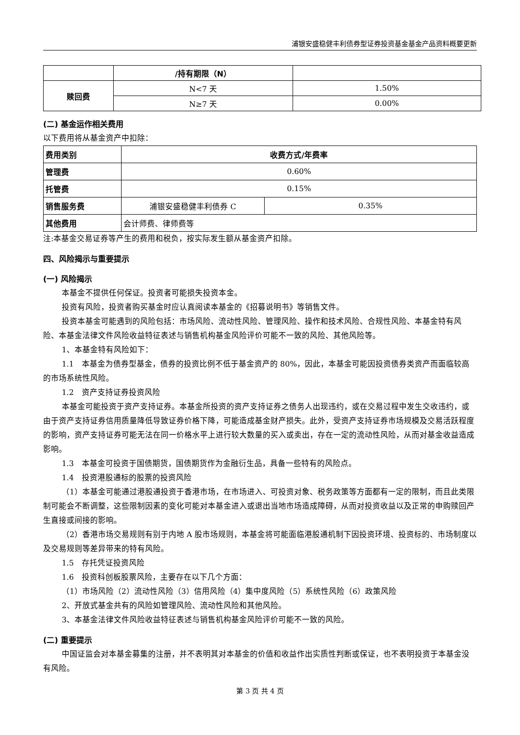浦银安盛稳健丰利债券型证券投资基金基金产品资料概要更新
| | /持有期限（N） | |
| 赎回费 | N<7 天 | 1.50% |
| | N≥7 天 | 0.00% |
(二) 基金运作相关费用
以下费用将从基金资产中扣除：
| 费用类别 | 收费方式/年费率 | |
| 管理费 | 0.60% | |
| 托管费 | 0.15% | |
| 销售服务费 | 浦银安盛稳健丰利债券 C | 0.35% |
| 其他费用 | 会计师费、律师费等 | |
注:本基金交易证券等产生的费用和税负，按实际发生额从基金资产扣除。
四、风险揭示与重要提示
(一) 风险揭示
本基金不提供任何保证。投资者可能损失投资本金。
投资有风险，投资者购买基金时应认真阅读本基金的《招募说明书》等销售文件。
投资本基金可能遇到的风险包括：市场风险、流动性风险、管理风险、操作和技术风险、合规性风险、本基金特有风险、本基金法律文件风险收益特征表述与销售机构基金风险评价可能不一致的风险、其他风险等。
1、本基金特有风险如下：
1.1　本基金为债券型基金，债券的投资比例不低于基金资产的 80%，因此，本基金可能因投资债券类资产而面临较高的市场系统性风险。
1.2　资产支持证券投资风险
本基金可能投资于资产支持证券。本基金所投资的资产支持证券之债务人出现违约，或在交易过程中发生交收违约，或由于资产支持证券信用质量降低导致证券价格下降，可能造成基金财产损失。此外，受资产支持证券市场规模及交易活跃程度的影响，资产支持证券可能无法在同一价格水平上进行较大数量的买入或卖出，存在一定的流动性风险，从而对基金收益造成影响。
1.3　本基金可投资于国债期货，国债期货作为金融衍生品，具备一些特有的风险点。
1.4　投资港股通标的股票的投资风险
（1）本基金可能通过港股通投资于香港市场，在市场进入、可投资对象、税务政策等方面都有一定的限制，而且此类限制可能会不断调整，这些限制因素的变化可能对本基金进入或退出当地市场造成障碍，从而对投资收益以及正常的申购赎回产生直接或间接的影响。
（2）香港市场交易规则有别于内地 A 股市场规则，本基金将可能面临港股通机制下因投资环境、投资标的、市场制度以及交易规则等差异带来的特有风险。
1.5　存托凭证投资风险
1.6　投资科创板股票风险，主要存在以下几个方面：
（1）市场风险（2）流动性风险（3）信用风险（4）集中度风险（5）系统性风险（6）政策风险
2、开放式基金共有的风险如管理风险、流动性风险和其他风险。
3、本基金法律文件风险收益特征表述与销售机构基金风险评价可能不一致的风险。
(二) 重要提示
中国证监会对本基金募集的注册，并不表明其对本基金的价值和收益作出实质性判断或保证，也不表明投资于本基金没有风险。
第 3 页 共 4 页